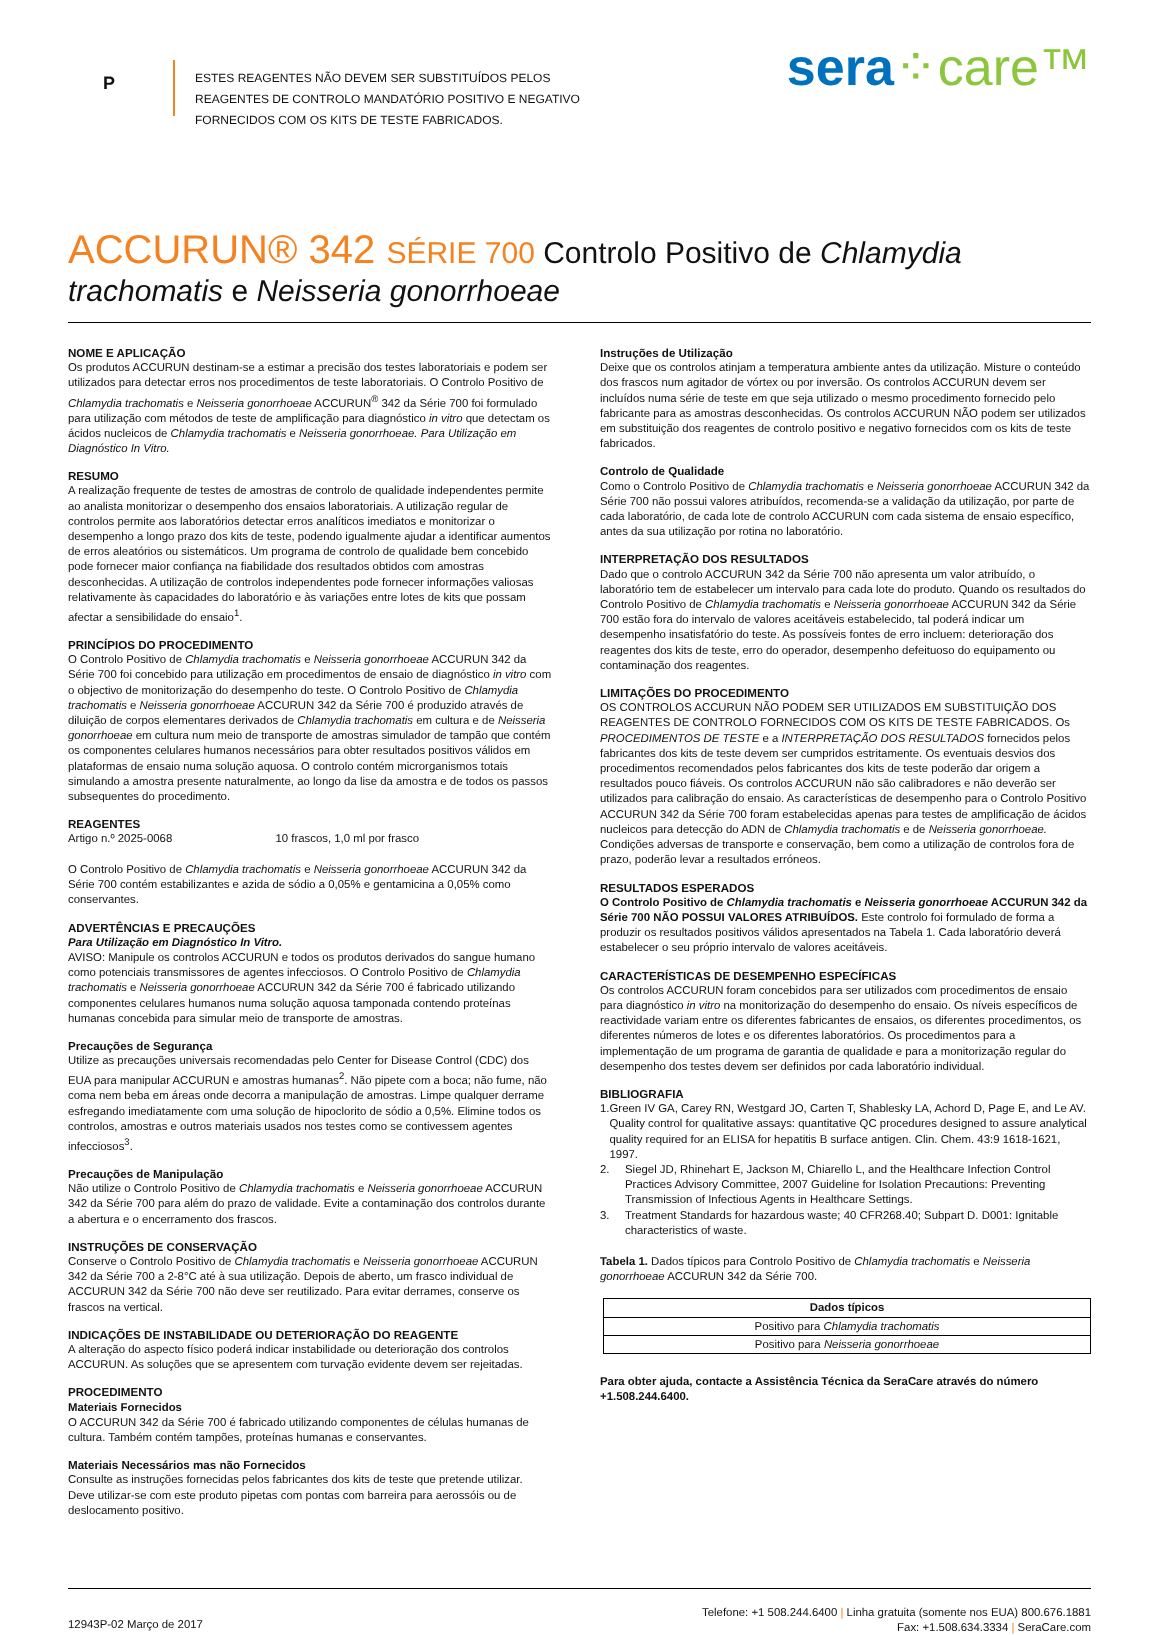P
ESTES REAGENTES NÃO DEVEM SER SUBSTITUÍDOS PELOS REAGENTES DE CONTROLO MANDATÓRIO POSITIVO E NEGATIVO FORNECIDOS COM OS KITS DE TESTE FABRICADOS.
sera⁘care™
ACCURUN® 342 SÉRIE 700 Controlo Positivo de Chlamydia trachomatis e Neisseria gonorrhoeae
NOME E APLICAÇÃO
Os produtos ACCURUN destinam-se a estimar a precisão dos testes laboratoriais e podem ser utilizados para detectar erros nos procedimentos de teste laboratoriais. O Controlo Positivo de Chlamydia trachomatis e Neisseria gonorrhoeae ACCURUN<sup>®</sup> 342 da Série 700 foi formulado para utilização com métodos de teste de amplificação para diagnóstico in vitro que detectam os ácidos nucleicos de Chlamydia trachomatis e Neisseria gonorrhoeae. Para Utilização em Diagnóstico In Vitro.
RESUMO
A realização frequente de testes de amostras de controlo de qualidade independentes permite ao analista monitorizar o desempenho dos ensaios laboratoriais. A utilização regular de controlos permite aos laboratórios detectar erros analíticos imediatos e monitorizar o desempenho a longo prazo dos kits de teste, podendo igualmente ajudar a identificar aumentos de erros aleatórios ou sistemáticos. Um programa de controlo de qualidade bem concebido pode fornecer maior confiança na fiabilidade dos resultados obtidos com amostras desconhecidas. A utilização de controlos independentes pode fornecer informações valiosas relativamente às capacidades do laboratório e às variações entre lotes de kits que possam afectar a sensibilidade do ensaio<sup>1</sup>.
PRINCÍPIOS DO PROCEDIMENTO
O Controlo Positivo de Chlamydia trachomatis e Neisseria gonorrhoeae ACCURUN 342 da Série 700 foi concebido para utilização em procedimentos de ensaio de diagnóstico in vitro com o objectivo de monitorização do desempenho do teste. O Controlo Positivo de Chlamydia trachomatis e Neisseria gonorrhoeae ACCURUN 342 da Série 700 é produzido através de diluição de corpos elementares derivados de Chlamydia trachomatis em cultura e de Neisseria gonorrhoeae em cultura num meio de transporte de amostras simulador de tampão que contém os componentes celulares humanos necessários para obter resultados positivos válidos em plataformas de ensaio numa solução aquosa. O controlo contém microrganismos totais simulando a amostra presente naturalmente, ao longo da lise da amostra e de todos os passos subsequentes do procedimento.
REAGENTES
Artigo n.º 2025-0068 10 frascos, 1,0 ml por frasco
O Controlo Positivo de Chlamydia trachomatis e Neisseria gonorrhoeae ACCURUN 342 da Série 700 contém estabilizantes e azida de sódio a 0,05% e gentamicina a 0,05% como conservantes.
ADVERTÊNCIAS E PRECAUÇÕES
Para Utilização em Diagnóstico In Vitro.
AVISO: Manipule os controlos ACCURUN e todos os produtos derivados do sangue humano como potenciais transmissores de agentes infecciosos. O Controlo Positivo de Chlamydia trachomatis e Neisseria gonorrhoeae ACCURUN 342 da Série 700 é fabricado utilizando componentes celulares humanos numa solução aquosa tamponada contendo proteínas humanas concebida para simular meio de transporte de amostras.
Precauções de Segurança
Utilize as precauções universais recomendadas pelo Center for Disease Control (CDC) dos EUA para manipular ACCURUN e amostras humanas<sup>2</sup>. Não pipete com a boca; não fume, não coma nem beba em áreas onde decorra a manipulação de amostras. Limpe qualquer derrame esfregando imediatamente com uma solução de hipoclorito de sódio a 0,5%. Elimine todos os controlos, amostras e outros materiais usados nos testes como se contivessem agentes infecciosos<sup>3</sup>.
Precauções de Manipulação
Não utilize o Controlo Positivo de Chlamydia trachomatis e Neisseria gonorrhoeae ACCURUN 342 da Série 700 para além do prazo de validade. Evite a contaminação dos controlos durante a abertura e o encerramento dos frascos.
INSTRUÇÕES DE CONSERVAÇÃO
Conserve o Controlo Positivo de Chlamydia trachomatis e Neisseria gonorrhoeae ACCURUN 342 da Série 700 a 2-8°C até à sua utilização. Depois de aberto, um frasco individual de ACCURUN 342 da Série 700 não deve ser reutilizado. Para evitar derrames, conserve os frascos na vertical.
INDICAÇÕES DE INSTABILIDADE OU DETERIORAÇÃO DO REAGENTE
A alteração do aspecto físico poderá indicar instabilidade ou deterioração dos controlos ACCURUN. As soluções que se apresentem com turvação evidente devem ser rejeitadas.
PROCEDIMENTO
Materiais Fornecidos
O ACCURUN 342 da Série 700 é fabricado utilizando componentes de células humanas de cultura. Também contém tampões, proteínas humanas e conservantes.
Materiais Necessários mas não Fornecidos
Consulte as instruções fornecidas pelos fabricantes dos kits de teste que pretende utilizar. Deve utilizar-se com este produto pipetas com pontas com barreira para aerossóis ou de deslocamento positivo.
Instruções de Utilização
Deixe que os controlos atinjam a temperatura ambiente antes da utilização. Misture o conteúdo dos frascos num agitador de vórtex ou por inversão. Os controlos ACCURUN devem ser incluídos numa série de teste em que seja utilizado o mesmo procedimento fornecido pelo fabricante para as amostras desconhecidas. Os controlos ACCURUN NÃO podem ser utilizados em substituição dos reagentes de controlo positivo e negativo fornecidos com os kits de teste fabricados.
Controlo de Qualidade
Como o Controlo Positivo de Chlamydia trachomatis e Neisseria gonorrhoeae ACCURUN 342 da Série 700 não possui valores atribuídos, recomenda-se a validação da utilização, por parte de cada laboratório, de cada lote de controlo ACCURUN com cada sistema de ensaio específico, antes da sua utilização por rotina no laboratório.
INTERPRETAÇÃO DOS RESULTADOS
Dado que o controlo ACCURUN 342 da Série 700 não apresenta um valor atribuído, o laboratório tem de estabelecer um intervalo para cada lote do produto. Quando os resultados do Controlo Positivo de Chlamydia trachomatis e Neisseria gonorrhoeae ACCURUN 342 da Série 700 estão fora do intervalo de valores aceitáveis estabelecido, tal poderá indicar um desempenho insatisfatório do teste. As possíveis fontes de erro incluem: deterioração dos reagentes dos kits de teste, erro do operador, desempenho defeituoso do equipamento ou contaminação dos reagentes.
LIMITAÇÕES DO PROCEDIMENTO
OS CONTROLOS ACCURUN NÃO PODEM SER UTILIZADOS EM SUBSTITUIÇÃO DOS REAGENTES DE CONTROLO FORNECIDOS COM OS KITS DE TESTE FABRICADOS. Os PROCEDIMENTOS DE TESTE e a INTERPRETAÇÃO DOS RESULTADOS fornecidos pelos fabricantes dos kits de teste devem ser cumpridos estritamente. Os eventuais desvios dos procedimentos recomendados pelos fabricantes dos kits de teste poderão dar origem a resultados pouco fiáveis. Os controlos ACCURUN não são calibradores e não deverão ser utilizados para calibração do ensaio. As características de desempenho para o Controlo Positivo ACCURUN 342 da Série 700 foram estabelecidas apenas para testes de amplificação de ácidos nucleicos para detecção do ADN de Chlamydia trachomatis e de Neisseria gonorrhoeae. Condições adversas de transporte e conservação, bem como a utilização de controlos fora de prazo, poderão levar a resultados erróneos.
RESULTADOS ESPERADOS
O Controlo Positivo de Chlamydia trachomatis e Neisseria gonorrhoeae ACCURUN 342 da Série 700 NÃO POSSUI VALORES ATRIBUÍDOS. Este controlo foi formulado de forma a produzir os resultados positivos válidos apresentados na Tabela 1. Cada laboratório deverá estabelecer o seu próprio intervalo de valores aceitáveis.
CARACTERÍSTICAS DE DESEMPENHO ESPECÍFICAS
Os controlos ACCURUN foram concebidos para ser utilizados com procedimentos de ensaio para diagnóstico in vitro na monitorização do desempenho do ensaio. Os níveis específicos de reactividade variam entre os diferentes fabricantes de ensaios, os diferentes procedimentos, os diferentes números de lotes e os diferentes laboratórios. Os procedimentos para a implementação de um programa de garantia de qualidade e para a monitorização regular do desempenho dos testes devem ser definidos por cada laboratório individual.
BIBLIOGRAFIA
1. Green IV GA, Carey RN, Westgard JO, Carten T, Shablesky LA, Achord D, Page E, and Le AV. Quality control for qualitative assays: quantitative QC procedures designed to assure analytical quality required for an ELISA for hepatitis B surface antigen. Clin. Chem. 43:9 1618-1621, 1997.
2. Siegel JD, Rhinehart E, Jackson M, Chiarello L, and the Healthcare Infection Control Practices Advisory Committee, 2007 Guideline for Isolation Precautions: Preventing Transmission of Infectious Agents in Healthcare Settings.
3. Treatment Standards for hazardous waste; 40 CFR268.40; Subpart D. D001: Ignitable characteristics of waste.
Tabela 1. Dados típicos para Controlo Positivo de Chlamydia trachomatis e Neisseria gonorrhoeae ACCURUN 342 da Série 700.
| Dados típicos |
| --- |
| Positivo para Chlamydia trachomatis |
| Positivo para Neisseria gonorrhoeae |
Para obter ajuda, contacte a Assistência Técnica da SeraCare através do número +1.508.244.6400.
12943P-02 Março de 2017
Telefone: +1 508.244.6400 | Linha gratuita (somente nos EUA) 800.676.1881
Fax: +1.508.634.3334 | SeraCare.com